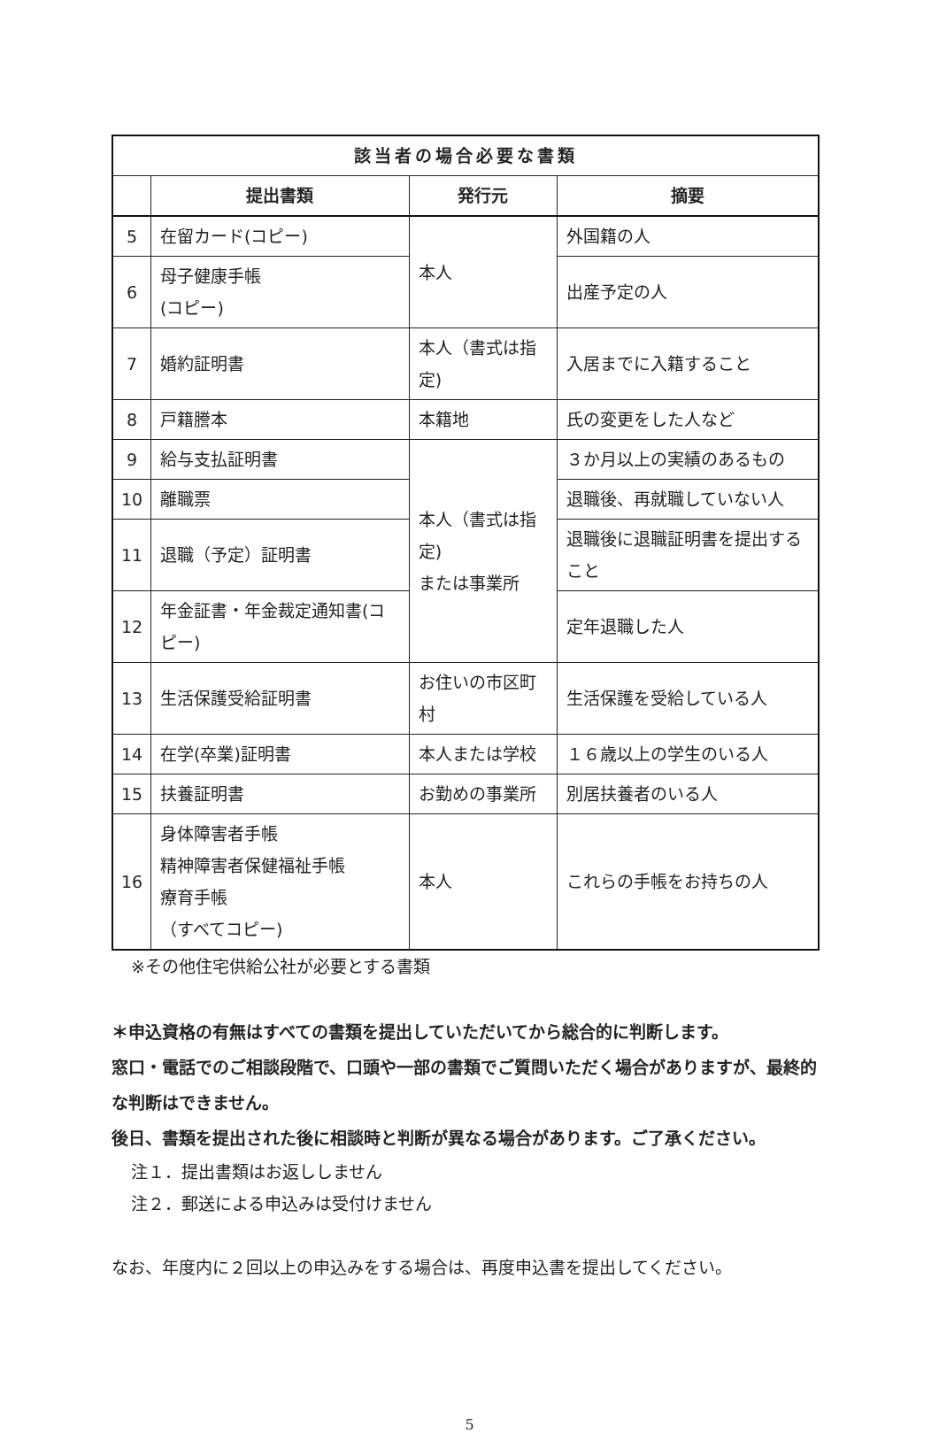| 該当者の場合必要な書類 | | | |
| --- | --- | --- | --- |
| | 提出書類 | 発行元 | 摘要 |
| 5 | 在留カード(コピー) | 本人 | 外国籍の人 |
| 6 | 母子健康手帳 (コピー) | | 出産予定の人 |
| 7 | 婚約証明書 | 本人（書式は指定) | 入居までに入籍すること |
| 8 | 戸籍謄本 | 本籍地 | 氏の変更をした人など |
| 9 | 給与支払証明書 | 本人（書式は指定) または事業所 | ３か月以上の実績のあるもの |
| 10 | 離職票 | | 退職後、再就職していない人 |
| 11 | 退職（予定）証明書 | | 退職後に退職証明書を提出すること |
| 12 | 年金証書・年金裁定通知書(コピー) | | 定年退職した人 |
| 13 | 生活保護受給証明書 | お住いの市区町村 | 生活保護を受給している人 |
| 14 | 在学(卒業)証明書 | 本人または学校 | １６歳以上の学生のいる人 |
| 15 | 扶養証明書 | お勤めの事業所 | 別居扶養者のいる人 |
| 16 | 身体障害者手帳 精神障害者保健福祉手帳 療育手帳 （すべてコピー) | 本人 | これらの手帳をお持ちの人 |
※その他住宅供給公社が必要とする書類
＊申込資格の有無はすべての書類を提出していただいてから総合的に判断します。
窓口・電話でのご相談段階で、口頭や一部の書類でご質問いただく場合がありますが、最終的な判断はできません。
後日、書類を提出された後に相談時と判断が異なる場合があります。ご了承ください。
注１．提出書類はお返ししません
注２．郵送による申込みは受付けません
なお、年度内に２回以上の申込みをする場合は、再度申込書を提出してください。
5